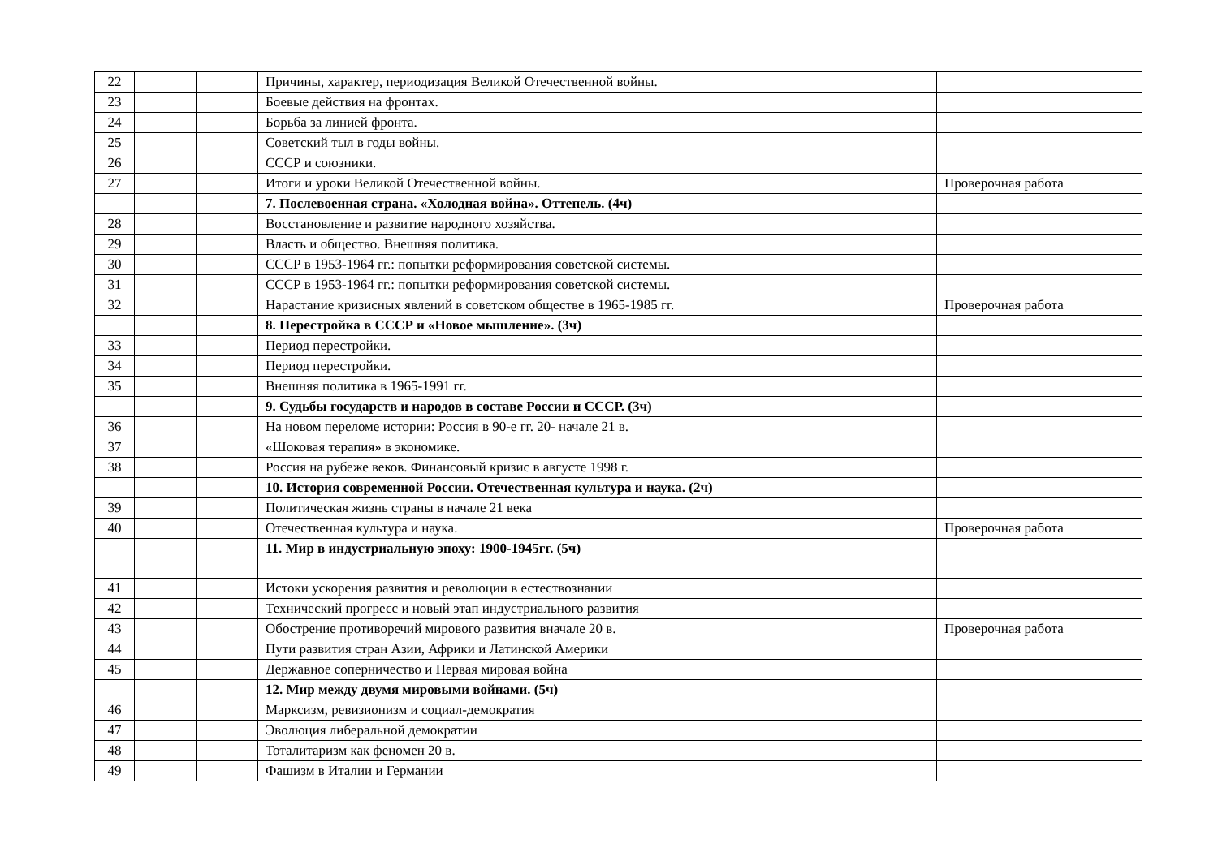| 22 | | | Причины, характер, периодизация Великой Отечественной войны. | |
| 23 | | | Боевые действия на фронтах. | |
| 24 | | | Борьба за линией фронта. | |
| 25 | | | Советский тыл в годы войны. | |
| 26 | | | СССР и союзники. | |
| 27 | | | Итоги и уроки Великой Отечественной войны. | Проверочная работа |
| | | | 7. Послевоенная страна. «Холодная война». Оттепель. (4ч) | |
| 28 | | | Восстановление и развитие народного хозяйства. | |
| 29 | | | Власть и общество. Внешняя политика. | |
| 30 | | | СССР в 1953-1964 гг.: попытки реформирования советской системы. | |
| 31 | | | СССР в 1953-1964 гг.: попытки реформирования советской системы. | |
| 32 | | | Нарастание кризисных явлений в советском обществе в 1965-1985 гг. | Проверочная работа |
| | | | 8. Перестройка в СССР и «Новое мышление». (3ч) | |
| 33 | | | Период перестройки. | |
| 34 | | | Период перестройки. | |
| 35 | | | Внешняя политика в 1965-1991 гг. | |
| | | | 9. Судьбы государств и народов в составе России и СССР. (3ч) | |
| 36 | | | На новом переломе истории: Россия в 90-е гг. 20- начале 21 в. | |
| 37 | | | «Шоковая терапия» в экономике. | |
| 38 | | | Россия на рубеже веков. Финансовый кризис в августе 1998 г. | |
| | | | 10. История современной России. Отечественная культура и наука. (2ч) | |
| 39 | | | Политическая жизнь страны в начале 21 века | |
| 40 | | | Отечественная культура и наука. | Проверочная работа |
| | | | 11. Мир в индустриальную эпоху: 1900-1945гг. (5ч) | |
| 41 | | | Истоки ускорения развития и революции в естествознании | |
| 42 | | | Технический прогресс и новый этап индустриального развития | |
| 43 | | | Обострение противоречий мирового развития вначале 20 в. | Проверочная работа |
| 44 | | | Пути развития стран Азии, Африки и Латинской Америки | |
| 45 | | | Державное соперничество и Первая мировая война | |
| | | | 12. Мир между двумя мировыми войнами. (5ч) | |
| 46 | | | Марксизм, ревизионизм и социал-демократия | |
| 47 | | | Эволюция либеральной демократии | |
| 48 | | | Тоталитаризм как феномен 20 в. | |
| 49 | | | Фашизм в Италии и Германии | |